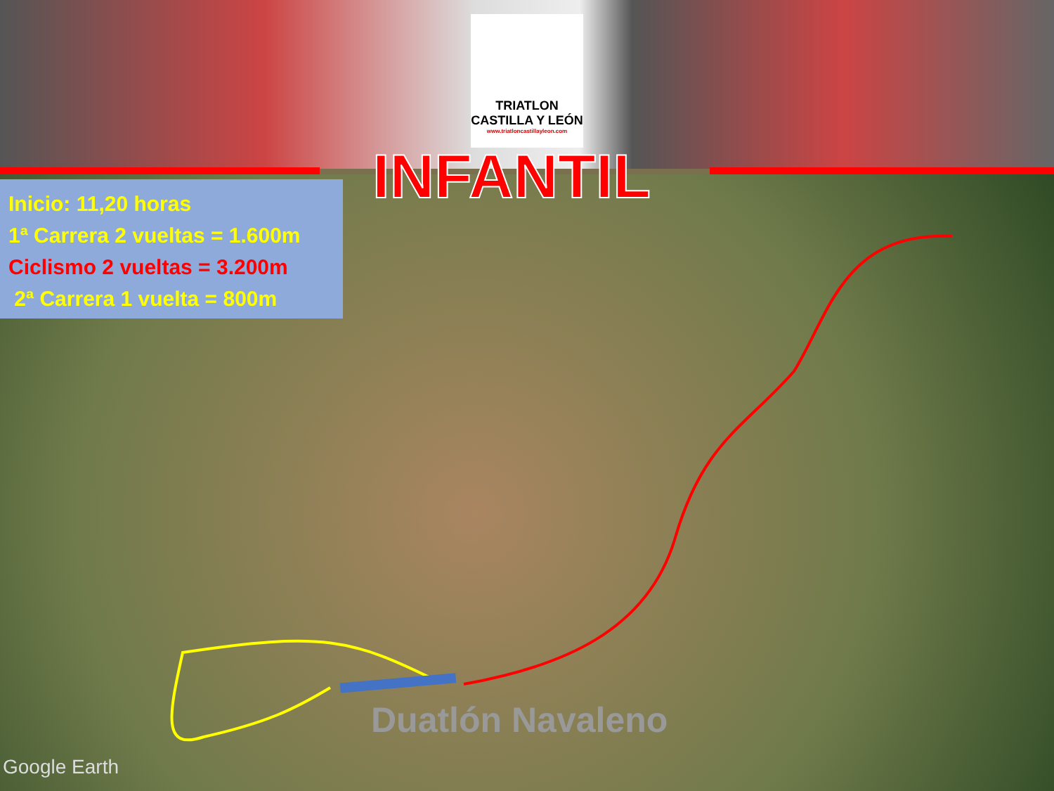TRIATLON CASTILLA Y LEÓN
www.triatloncastillayleon.com
INFANTIL
Inicio: 11,20 horas
1ª Carrera 2 vueltas = 1.600m
Ciclismo 2 vueltas = 3.200m
2ª Carrera 1 vuelta = 800m
Duatlón Navaleno
Google Earth